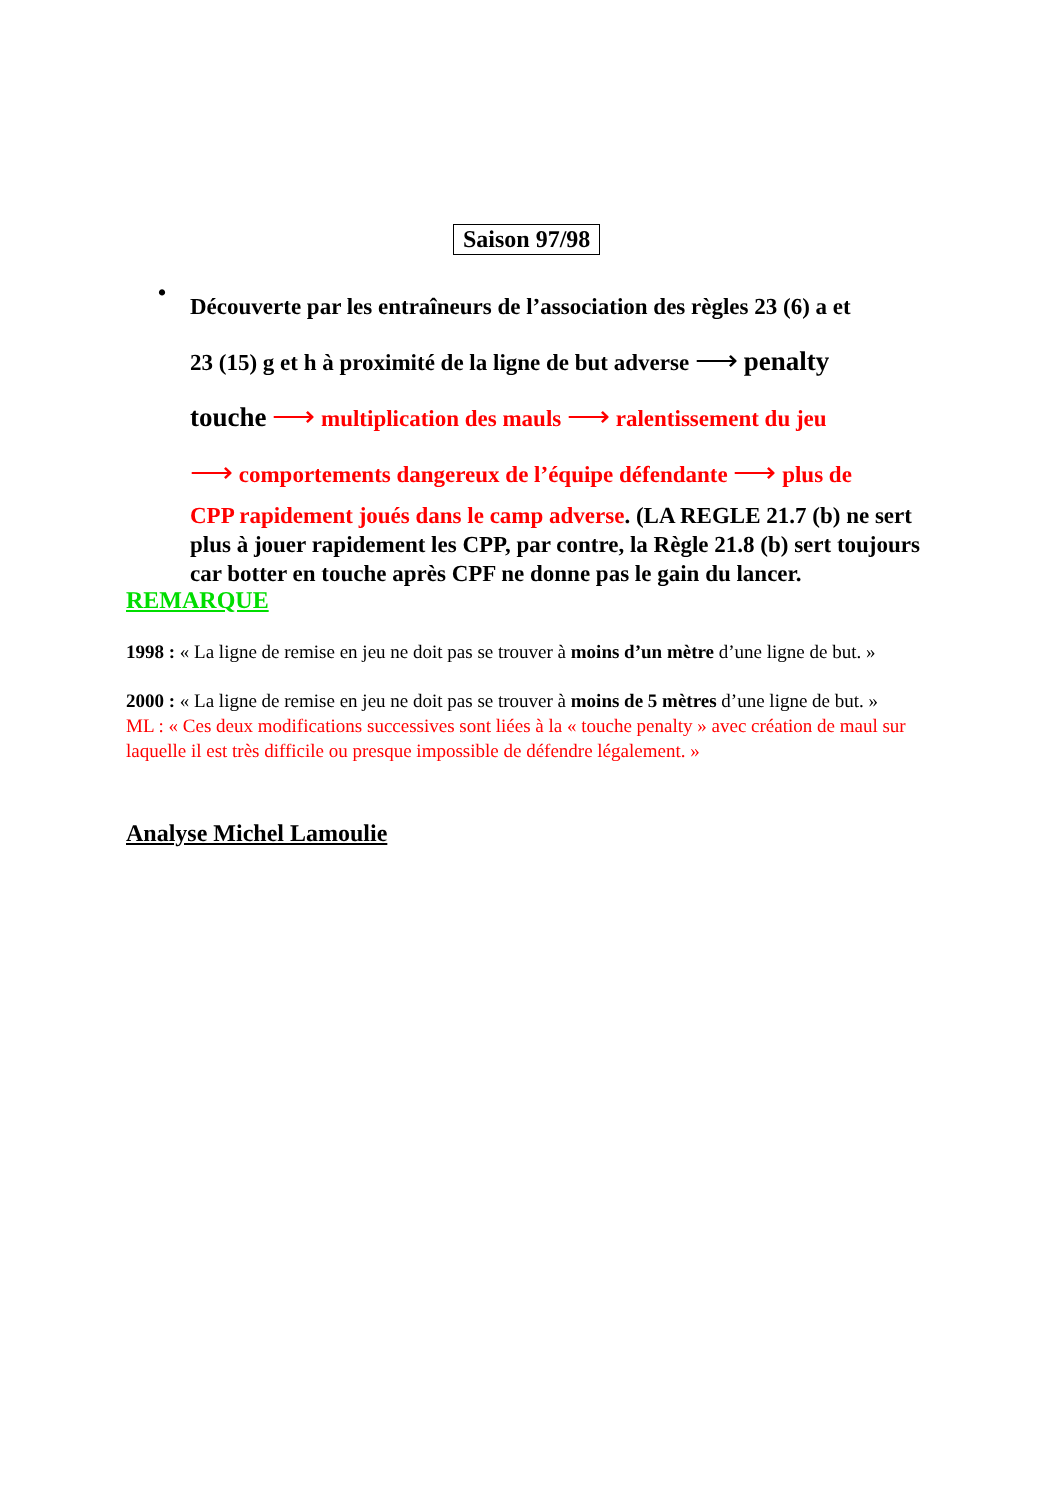Saison 97/98
•
Découverte par les entraîneurs de l’association des règles 23 (6) a et
23 (15) g et h à proximité de la ligne de but adverse ⟶ penalty
touche ⟶ multiplication des mauls ⟶ ralentissement du jeu
⟶ comportements dangereux de l’équipe défendante ⟶ plus de
CPP rapidement joués dans le camp adverse. (LA REGLE 21.7 (b) ne sert plus à jouer rapidement les CPP, par contre, la Règle 21.8 (b) sert toujours car botter en touche après CPF ne donne pas le gain du lancer.
REMARQUE
1998 : « La ligne de remise en jeu ne doit pas se trouver à moins d’un mètre d’une ligne de but. »
2000 : « La ligne de remise en jeu ne doit pas se trouver à moins de 5 mètres d’une ligne de but. »
ML : « Ces deux modifications successives sont liées à la « touche penalty » avec création de maul sur laquelle il est très difficile ou presque impossible de défendre légalement. »
Analyse Michel Lamoulie